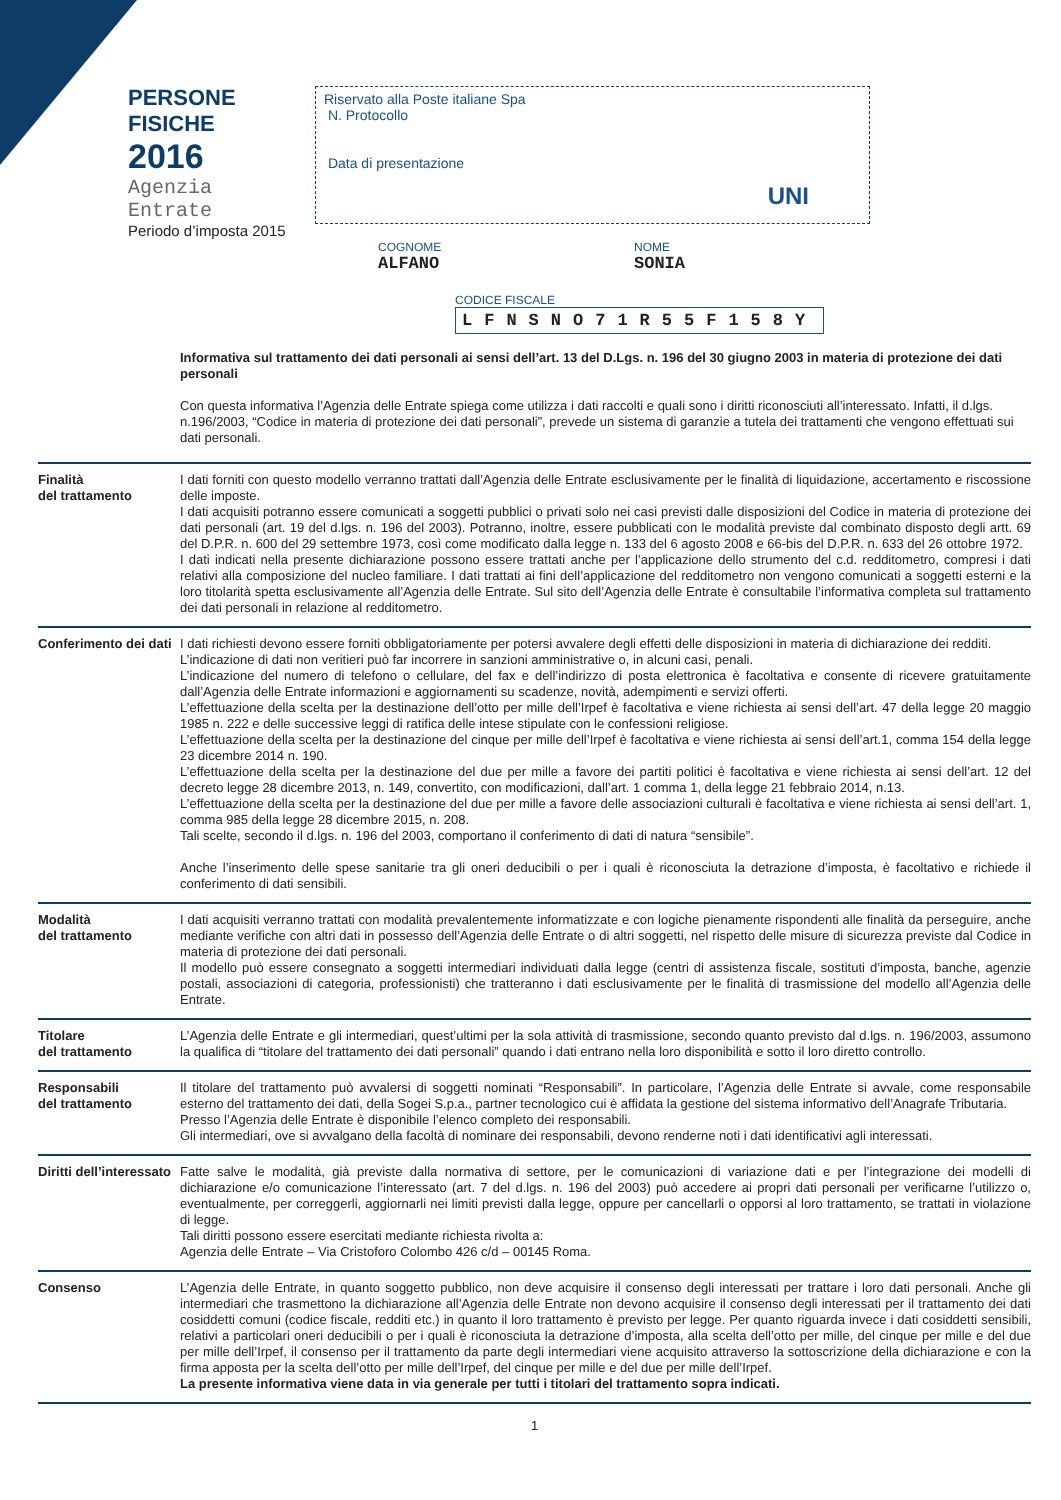PERSONE FISICHE
2016
Agenzia Entrate
Periodo d’imposta 2015
Riservato alla Poste italiane Spa
N. Protocollo
Data di presentazione
UNI
COGNOME
ALFANO
NOME
SONIA
CODICE FISCALE
LFNSNO71R55F158Y
Informativa sul trattamento dei dati personali ai sensi dell’art. 13 del D.Lgs. n. 196 del 30 giugno 2003 in materia di protezione dei dati personali
Con questa informativa l’Agenzia delle Entrate spiega come utilizza i dati raccolti e quali sono i diritti riconosciuti all’interessato. Infatti, il d.lgs. n.196/2003, “Codice in materia di protezione dei dati personali”, prevede un sistema di garanzie a tutela dei trattamenti che vengono effettuati sui dati personali.
Finalità
del trattamento
I dati forniti con questo modello verranno trattati dall’Agenzia delle Entrate esclusivamente per le finalità di liquidazione, accertamento e riscossione delle imposte.
I dati acquisiti potranno essere comunicati a soggetti pubblici o privati solo nei casi previsti dalle disposizioni del Codice in materia di protezione dei dati personali (art. 19 del d.lgs. n. 196 del 2003). Potranno, inoltre, essere pubblicati con le modalità previste dal combinato disposto degli artt. 69 del D.P.R. n. 600 del 29 settembre 1973, così come modificato dalla legge n. 133 del 6 agosto 2008 e 66-bis del D.P.R. n. 633 del 26 ottobre 1972.
I dati indicati nella presente dichiarazione possono essere trattati anche per l’applicazione dello strumento del c.d. redditometro, compresi i dati relativi alla composizione del nucleo familiare. I dati trattati ai fini dell’applicazione del redditometro non vengono comunicati a soggetti esterni e la loro titolarità spetta esclusivamente all’Agenzia delle Entrate. Sul sito dell’Agenzia delle Entrate è consultabile l’informativa completa sul trattamento dei dati personali in relazione al redditometro.
Conferimento dei dati
I dati richiesti devono essere forniti obbligatoriamente per potersi avvalere degli effetti delle disposizioni in materia di dichiarazione dei redditi.
L’indicazione di dati non veritieri può far incorrere in sanzioni amministrative o, in alcuni casi, penali.
L’indicazione del numero di telefono o cellulare, del fax e dell’indirizzo di posta elettronica è facoltativa e consente di ricevere gratuitamente dall’Agenzia delle Entrate informazioni e aggiornamenti su scadenze, novità, adempimenti e servizi offerti.
L’effettuazione della scelta per la destinazione dell’otto per mille dell’Irpef è facoltativa e viene richiesta ai sensi dell’art. 47 della legge 20 maggio 1985 n. 222 e delle successive leggi di ratifica delle intese stipulate con le confessioni religiose.
L’effettuazione della scelta per la destinazione del cinque per mille dell’Irpef è facoltativa e viene richiesta ai sensi dell’art.1, comma 154 della legge 23 dicembre 2014 n. 190.
L’effettuazione della scelta per la destinazione del due per mille a favore dei partiti politici è facoltativa e viene richiesta ai sensi dell’art. 12 del decreto legge 28 dicembre 2013, n. 149, convertito, con modificazioni, dall’art. 1 comma 1, della legge 21 febbraio 2014, n.13.
L’effettuazione della scelta per la destinazione del due per mille a favore delle associazioni culturali è facoltativa e viene richiesta ai sensi dell’art. 1, comma 985 della legge 28 dicembre 2015, n. 208.
Tali scelte, secondo il d.lgs. n. 196 del 2003, comportano il conferimento di dati di natura “sensibile”.
Anche l’inserimento delle spese sanitarie tra gli oneri deducibili o per i quali è riconosciuta la detrazione d’imposta, è facoltativo e richiede il conferimento di dati sensibili.
Modalità
del trattamento
I dati acquisiti verranno trattati con modalità prevalentemente informatizzate e con logiche pienamente rispondenti alle finalità da perseguire, anche mediante verifiche con altri dati in possesso dell’Agenzia delle Entrate o di altri soggetti, nel rispetto delle misure di sicurezza previste dal Codice in materia di protezione dei dati personali.
Il modello può essere consegnato a soggetti intermediari individuati dalla legge (centri di assistenza fiscale, sostituti d’imposta, banche, agenzie postali, associazioni di categoria, professionisti) che tratteranno i dati esclusivamente per le finalità di trasmissione del modello all’Agenzia delle Entrate.
Titolare
del trattamento
L’Agenzia delle Entrate e gli intermediari, quest’ultimi per la sola attività di trasmissione, secondo quanto previsto dal d.lgs. n. 196/2003, assumono la qualifica di “titolare del trattamento dei dati personali” quando i dati entrano nella loro disponibilità e sotto il loro diretto controllo.
Responsabili
del trattamento
Il titolare del trattamento può avvalersi di soggetti nominati “Responsabili”. In particolare, l’Agenzia delle Entrate si avvale, come responsabile esterno del trattamento dei dati, della Sogei S.p.a., partner tecnologico cui è affidata la gestione del sistema informativo dell’Anagrafe Tributaria.
Presso l’Agenzia delle Entrate è disponibile l’elenco completo dei responsabili.
Gli intermediari, ove si avvalgano della facoltà di nominare dei responsabili, devono renderne noti i dati identificativi agli interessati.
Diritti dell’interessato
Fatte salve le modalità, già previste dalla normativa di settore, per le comunicazioni di variazione dati e per l’integrazione dei modelli di dichiarazione e/o comunicazione l’interessato (art. 7 del d.lgs. n. 196 del 2003) può accedere ai propri dati personali per verificarne l’utilizzo o, eventualmente, per correggerli, aggiornarli nei limiti previsti dalla legge, oppure per cancellarli o opporsi al loro trattamento, se trattati in violazione di legge.
Tali diritti possono essere esercitati mediante richiesta rivolta a:
Agenzia delle Entrate – Via Cristoforo Colombo 426 c/d – 00145 Roma.
Consenso L’Agenzia delle Entrate, in quanto soggetto pubblico, non deve acquisire il consenso degli interessati per trattare i loro dati personali. Anche gli intermediari che trasmettono la dichiarazione all’Agenzia delle Entrate non devono acquisire il consenso degli interessati per il trattamento dei dati cosiddetti comuni (codice fiscale, redditi etc.) in quanto il loro trattamento è previsto per legge. Per quanto riguarda invece i dati cosiddetti sensibili, relativi a particolari oneri deducibili o per i quali è riconosciuta la detrazione d’imposta, alla scelta dell’otto per mille, del cinque per mille e del due per mille dell’Irpef, il consenso per il trattamento da parte degli intermediari viene acquisito attraverso la sottoscrizione della dichiarazione e con la firma apposta per la scelta dell’otto per mille dell’Irpef, del cinque per mille e del due per mille dell’Irpef.
La presente informativa viene data in via generale per tutti i titolari del trattamento sopra indicati.
1